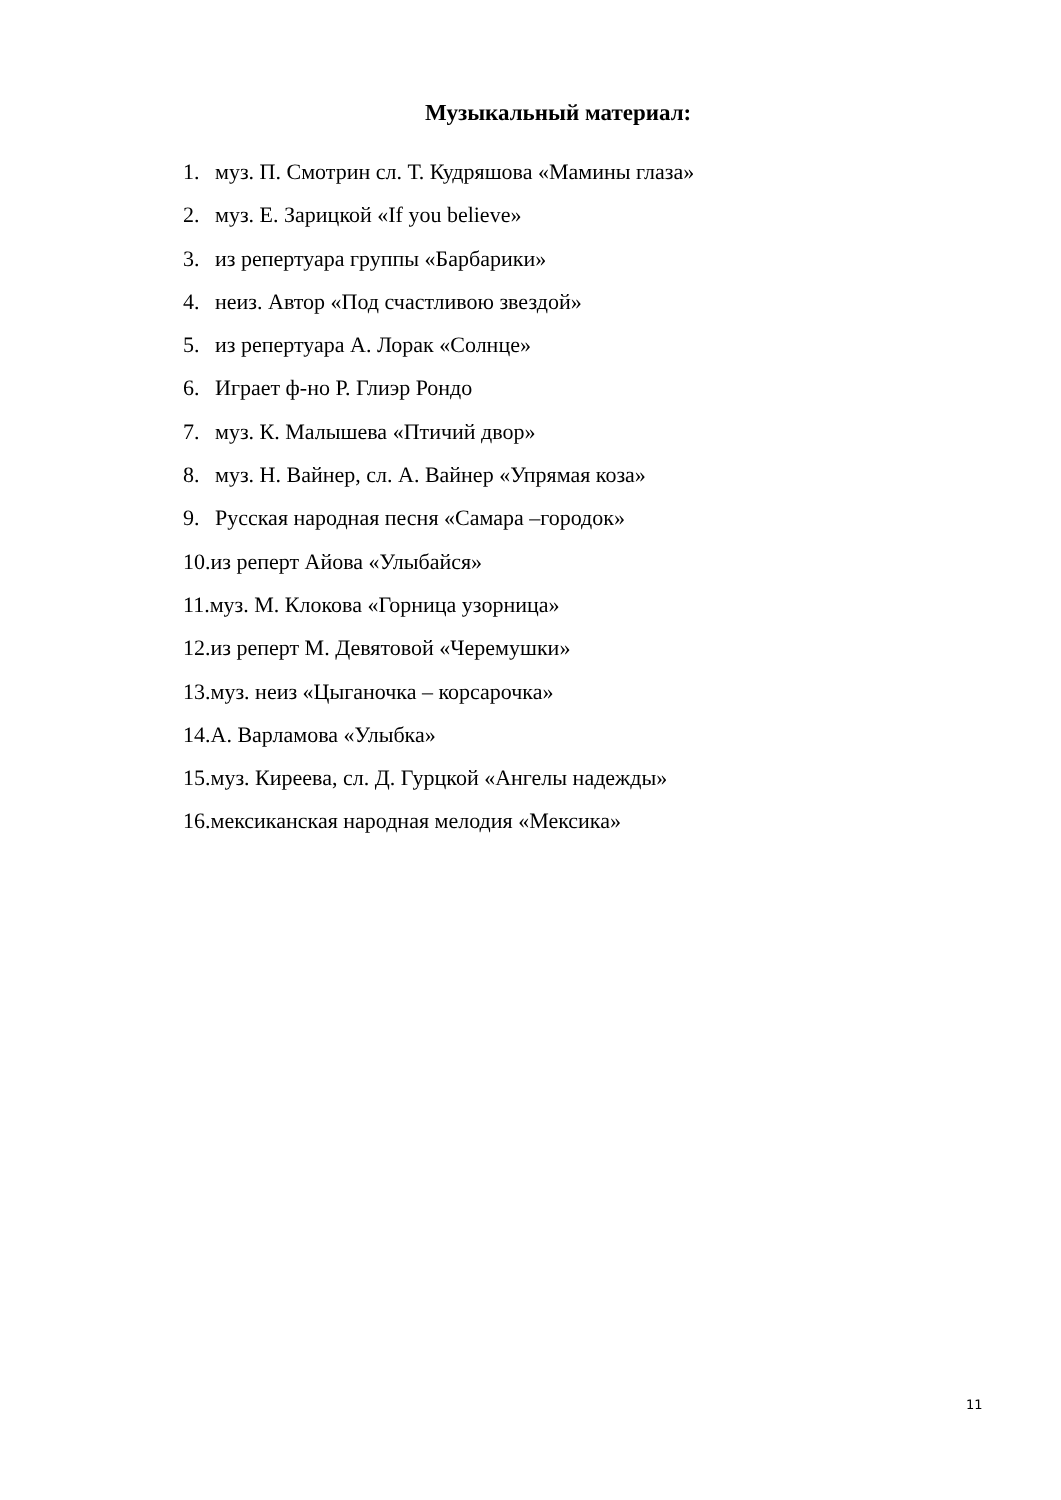Музыкальный материал:
1. муз. П. Смотрин сл. Т. Кудряшова «Мамины глаза»
2. муз. Е. Зарицкой «If you believe»
3. из репертуара группы «Барбарики»
4. неиз. Автор «Под счастливою звездой»
5. из репертуара А. Лорак «Солнце»
6. Играет ф-но Р. Глиэр Рондо
7. муз. К. Малышева «Птичий двор»
8. муз. Н. Вайнер, сл. А. Вайнер «Упрямая коза»
9. Русская народная песня «Самара –городок»
10.из реперт Айова «Улыбайся»
11.муз. М. Клокова «Горница узорница»
12.из реперт М. Девятовой «Черемушки»
13.муз. неиз «Цыганочка – корсарочка»
14.А. Варламова «Улыбка»
15.муз. Киреева, сл. Д. Гурцкой «Ангелы надежды»
16.мексиканская народная мелодия «Мексика»
11